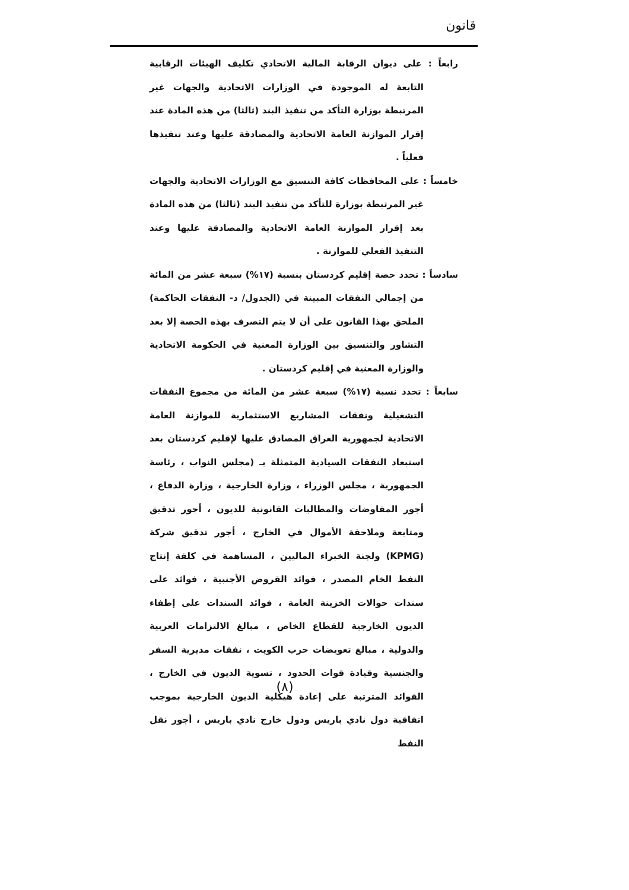قانون
رابعاً : على ديوان الرقابة المالية الاتحادي تكليف الهيئات الرقابية التابعة له الموجودة في الوزارات الاتحادية والجهات غير المرتبطة بوزارة التأكد من تنفيذ البند (ثالثا) من هذه المادة عند إقرار الموازنة العامة الاتحادية والمصادقة عليها وعند تنفيذها فعلياً .
خامساً : على المحافظات كافة التنسيق مع الوزارات الاتحادية والجهات غير المرتبطة بوزارة للتأكد من تنفيذ البند (ثالثا) من هذه المادة بعد إقرار الموازنة العامة الاتحادية والمصادقة عليها وعند التنفيذ الفعلي للموازنة .
سادساً : تحدد حصة إقليم كردستان بنسبة (١٧%) سبعة عشر من المائة من إجمالي النفقات المبينة في (الجدول/ د- النفقات الحاكمة) الملحق بهذا القانون على أن لا يتم التصرف بهذه الحصة إلا بعد التشاور والتنسيق بين الوزارة المعنية في الحكومة الاتحادية والوزارة المعنية في إقليم كردستان .
سابعاً : تحدد نسبة (١٧%) سبعة عشر من المائة من مجموع النفقات التشغيلية ونفقات المشاريع الاستثمارية للموازنة العامة الاتحادية لجمهورية العراق المصادق عليها لإقليم كردستان بعد استبعاد النفقات السيادية المتمثلة بـ (مجلس النواب ، رئاسة الجمهورية ، مجلس الوزراء ، وزارة الخارجية ، وزارة الدفاع ، أجور المفاوضات والمطالبات القانونية للديون ، أجور تدقيق ومتابعة وملاحقة الأموال في الخارج ، أجور تدقيق شركة (KPMG) ولجنة الخبراء الماليين ، المساهمة في كلفة إنتاج النفط الخام المصدر ، فوائد القروض الأجنبية ، فوائد على سندات حوالات الخزينة العامة ، فوائد السندات على إطفاء الديون الخارجية للقطاع الخاص ، مبالغ الالتزامات العربية والدولية ، مبالغ تعويضات حرب الكويت ، نفقات مديرية السفر والجنسية وقيادة قوات الحدود ، تسوية الديون في الخارج ، الفوائد المترتبة على إعادة هيكلية الديون الخارجية بموجب اتفاقية دول نادي باريس ودول خارج نادي باريس ، أجور نقل النفط
(٨)